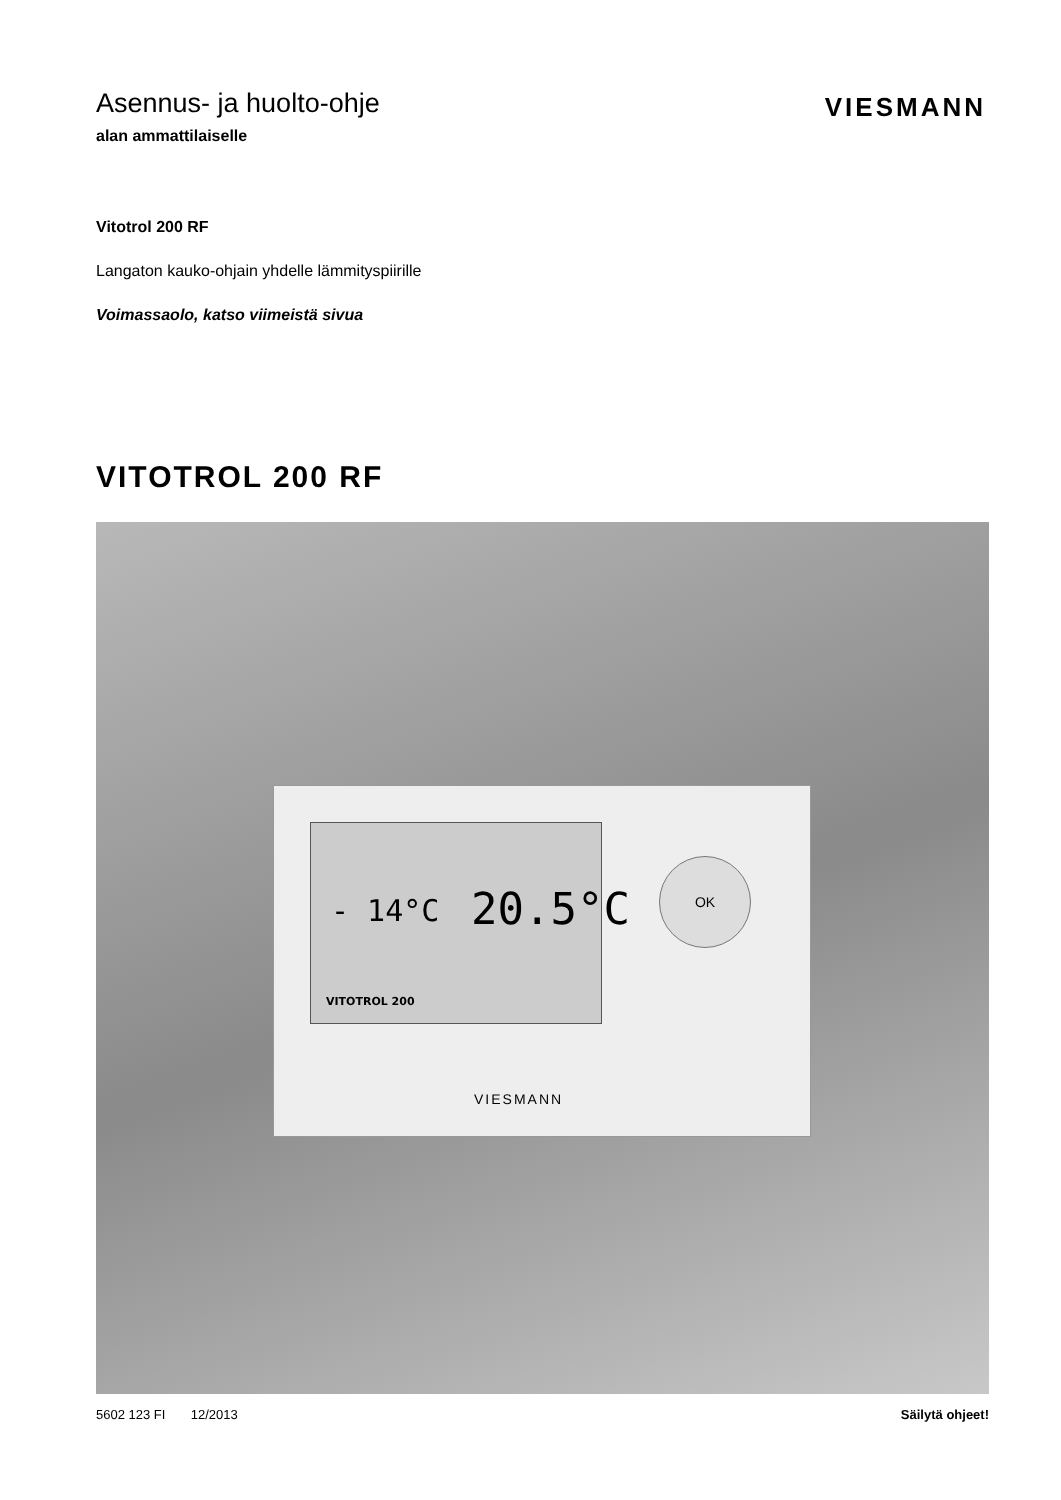Asennus- ja huolto-ohje
alan ammattilaiselle
VIESMANN
Vitotrol 200 RF
Langaton kauko-ohjain yhdelle lämmityspiirille
Voimassaolo, katso viimeistä sivua
VITOTROL 200 RF
- 14°C 20.5°C
VITOTROL 200
OK
VIESMANN
5602 123 FI 12/2013 Säilytä ohjeet!